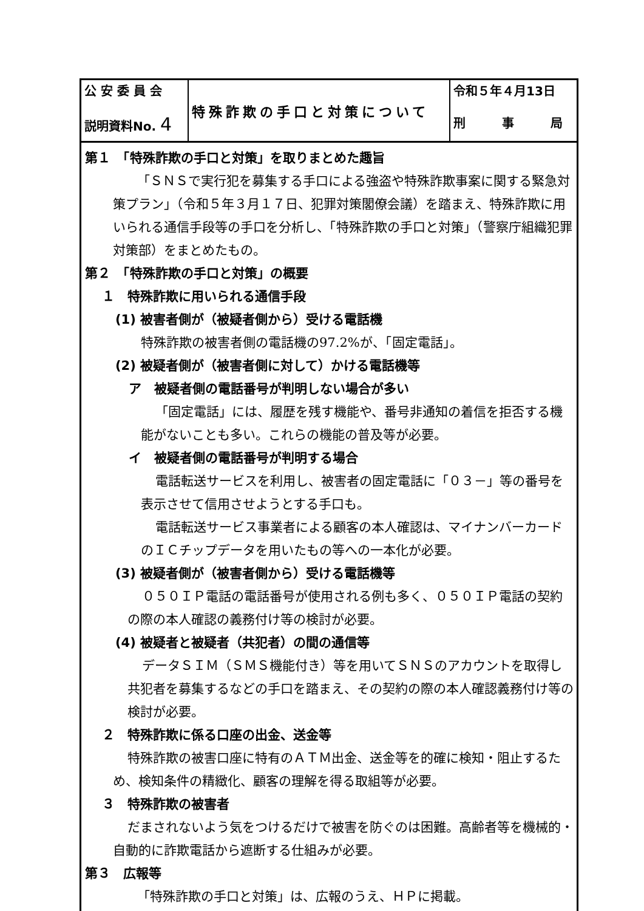| 公 安 委 員 会 説明資料No. 4 | 特殊詐欺の手口と対策について | 令和５年４月13日 刑 事 局 |
第１　「特殊詐欺の手口と対策」を取りまとめた趣旨
「ＳＮＳで実行犯を募集する手口による強盗や特殊詐欺事案に関する緊急対策プラン」（令和５年３月１７日、犯罪対策閣僚会議）を踏まえ、特殊詐欺に用いられる通信手段等の手口を分析し、「特殊詐欺の手口と対策」（警察庁組織犯罪対策部）をまとめたもの。
第２　「特殊詐欺の手口と対策」の概要
１　特殊詐欺に用いられる通信手段
(1) 被害者側が（被疑者側から）受ける電話機
特殊詐欺の被害者側の電話機の97.2%が、「固定電話」。
(2) 被疑者側が（被害者側に対して）かける電話機等
ア　被疑者側の電話番号が判明しない場合が多い
「固定電話」には、履歴を残す機能や、番号非通知の着信を拒否する機能がないことも多い。これらの機能の普及等が必要。
イ　被疑者側の電話番号が判明する場合
電話転送サービスを利用し、被害者の固定電話に「０３－」等の番号を表示させて信用させようとする手口も。
電話転送サービス事業者による顧客の本人確認は、マイナンバーカードのＩＣチップデータを用いたもの等への一本化が必要。
(3) 被疑者側が（被害者側から）受ける電話機等
０５０ＩＰ電話の電話番号が使用される例も多く、０５０ＩＰ電話の契約の際の本人確認の義務付け等の検討が必要。
(4) 被疑者と被疑者（共犯者）の間の通信等
データＳＩＭ（ＳＭＳ機能付き）等を用いてＳＮＳのアカウントを取得し共犯者を募集するなどの手口を踏まえ、その契約の際の本人確認義務付け等の検討が必要。
２　特殊詐欺に係る口座の出金、送金等
特殊詐欺の被害口座に特有のＡＴＭ出金、送金等を的確に検知・阻止するため、検知条件の精緻化、顧客の理解を得る取組等が必要。
３　特殊詐欺の被害者
だまされないよう気をつけるだけで被害を防ぐのは困難。高齢者等を機械的・自動的に詐欺電話から遮断する仕組みが必要。
第３　広報等
「特殊詐欺の手口と対策」は、広報のうえ、ＨＰに掲載。